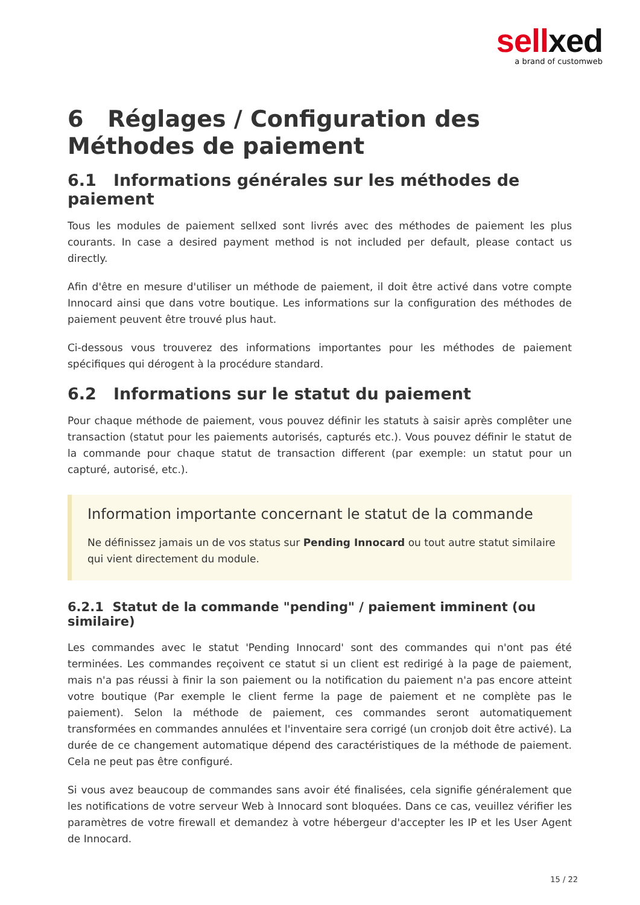sellxed
a brand of customweb
6 Réglages / Configuration des Méthodes de paiement
6.1 Informations générales sur les méthodes de paiement
Tous les modules de paiement sellxed sont livrés avec des méthodes de paiement les plus courants. In case a desired payment method is not included per default, please contact us directly.
Afin d'être en mesure d'utiliser un méthode de paiement, il doit être activé dans votre compte Innocard ainsi que dans votre boutique. Les informations sur la configuration des méthodes de paiement peuvent être trouvé plus haut.
Ci-dessous vous trouverez des informations importantes pour les méthodes de paiement spécifiques qui dérogent à la procédure standard.
6.2 Informations sur le statut du paiement
Pour chaque méthode de paiement, vous pouvez définir les statuts à saisir après complêter une transaction (statut pour les paiements autorisés, capturés etc.). Vous pouvez définir le statut de la commande pour chaque statut de transaction different (par exemple: un statut pour un capturé, autorisé, etc.).
Information importante concernant le statut de la commande
Ne définissez jamais un de vos status sur Pending Innocard ou tout autre statut similaire qui vient directement du module.
6.2.1 Statut de la commande "pending" / paiement imminent (ou similaire)
Les commandes avec le statut 'Pending Innocard' sont des commandes qui n'ont pas été terminées. Les commandes reçoivent ce statut si un client est redirigé à la page de paiement, mais n'a pas réussi à finir la son paiement ou la notification du paiement n'a pas encore atteint votre boutique (Par exemple le client ferme la page de paiement et ne complète pas le paiement). Selon la méthode de paiement, ces commandes seront automatiquement transformées en commandes annulées et l'inventaire sera corrigé (un cronjob doit être activé). La durée de ce changement automatique dépend des caractéristiques de la méthode de paiement. Cela ne peut pas être configuré.
Si vous avez beaucoup de commandes sans avoir été finalisées, cela signifie généralement que les notifications de votre serveur Web à Innocard sont bloquées. Dans ce cas, veuillez vérifier les paramètres de votre firewall et demandez à votre hébergeur d'accepter les IP et les User Agent de Innocard.
15 / 22